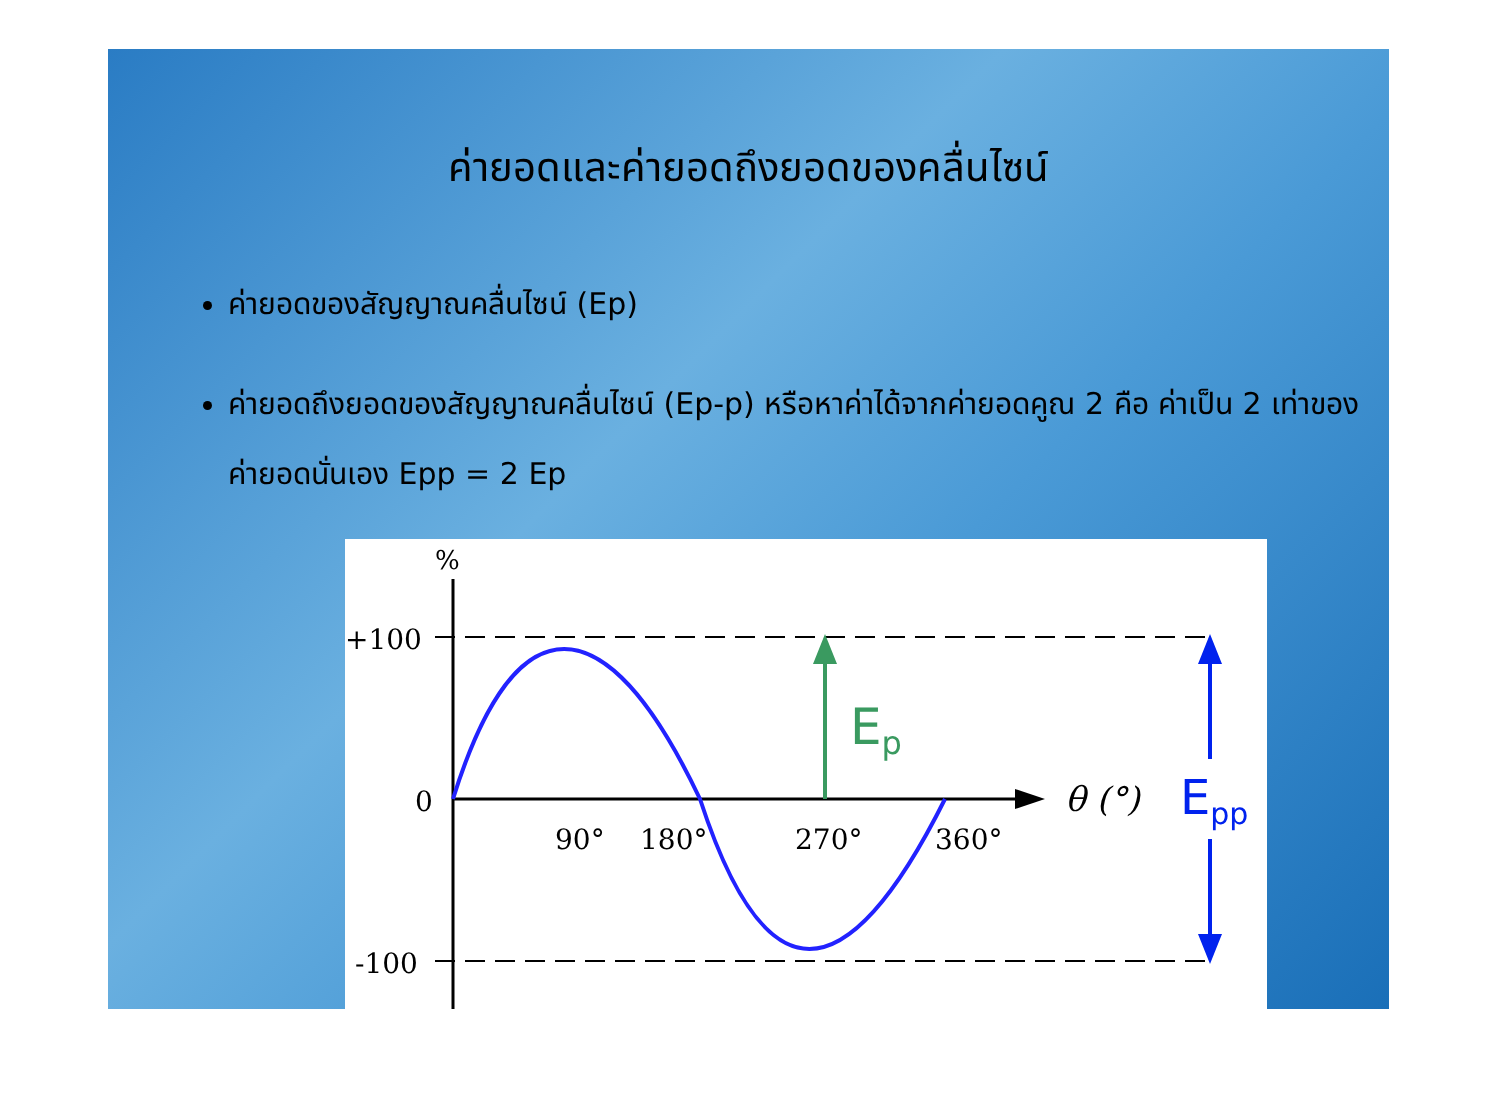ค่ายอดและค่ายอดถึงยอดของคลื่นไซน์
ค่ายอดของสัญญาณคลื่นไซน์ (Ep)
ค่ายอดถึงยอดของสัญญาณคลื่นไซน์ (Ep-p) หรือหาค่าได้จากค่ายอดคูณ 2 คือ ค่าเป็น 2 เท่าของค่ายอดนั่นเอง Epp = 2 Ep
%
+100
0
-100
90°
180°
270°
360°
θ (°)
Ep
Epp